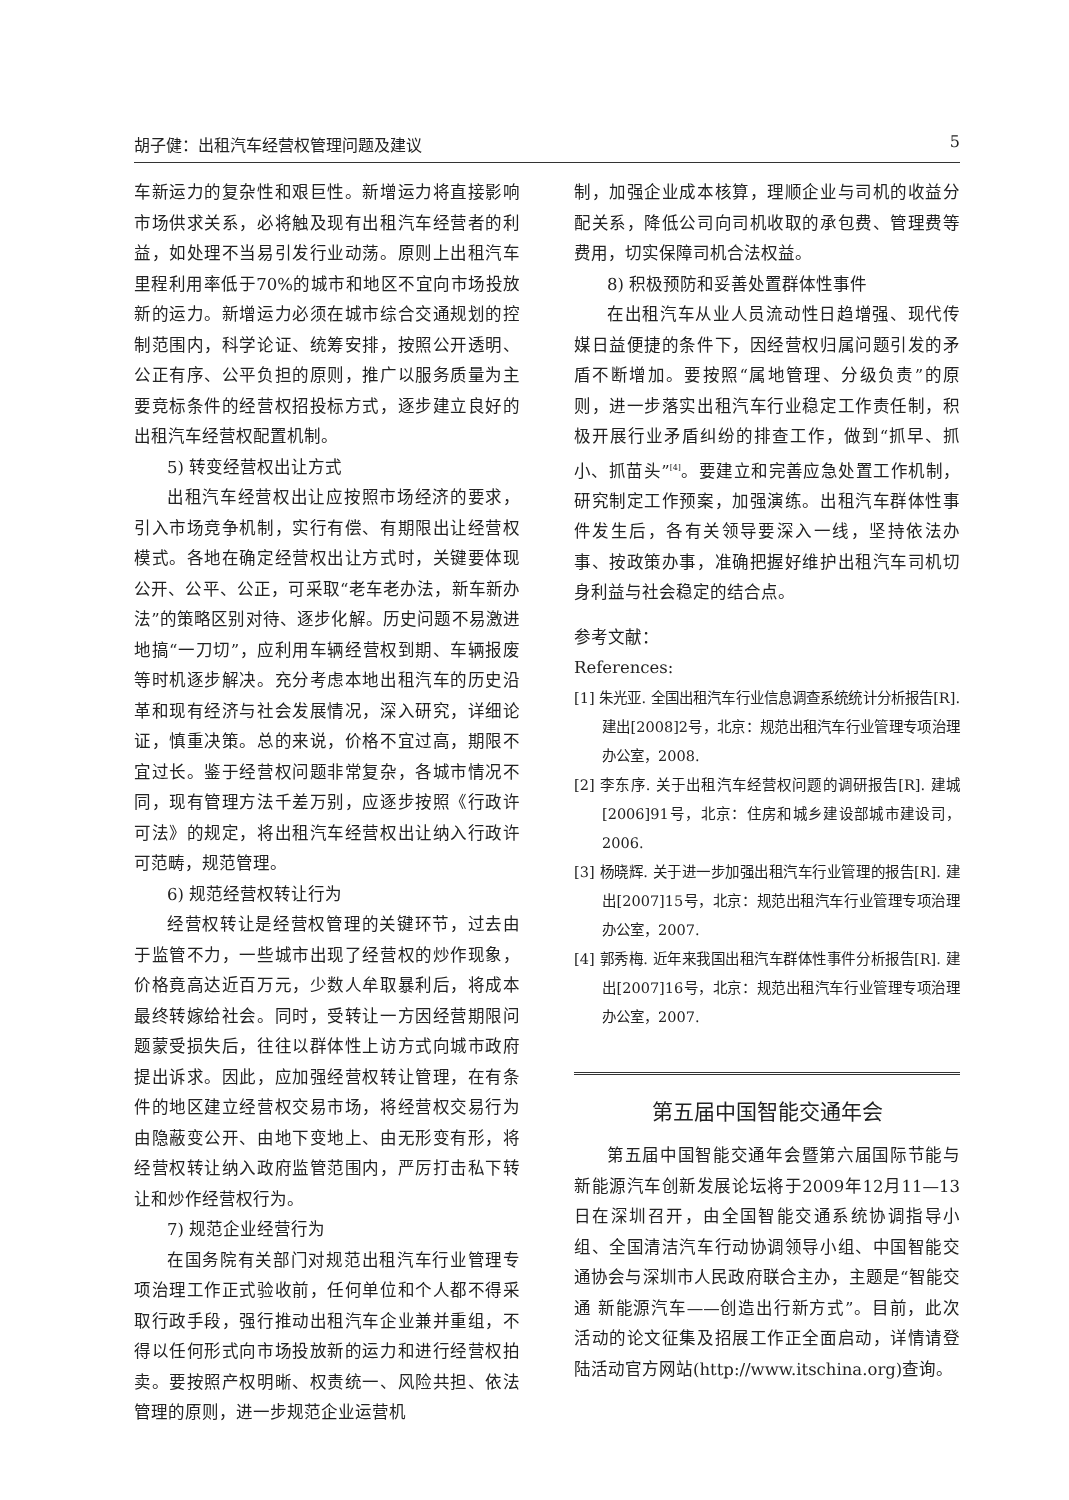胡子健：出租汽车经营权管理问题及建议 5
车新运力的复杂性和艰巨性。新增运力将直接影响市场供求关系，必将触及现有出租汽车经营者的利益，如处理不当易引发行业动荡。原则上出租汽车里程利用率低于70%的城市和地区不宜向市场投放新的运力。新增运力必须在城市综合交通规划的控制范围内，科学论证、统筹安排，按照公开透明、公正有序、公平负担的原则，推广以服务质量为主要竞标条件的经营权招投标方式，逐步建立良好的出租汽车经营权配置机制。
5) 转变经营权出让方式
出租汽车经营权出让应按照市场经济的要求，引入市场竞争机制，实行有偿、有期限出让经营权模式。各地在确定经营权出让方式时，关键要体现公开、公平、公正，可采取“老车老办法，新车新办法”的策略区别对待、逐步化解。历史问题不易激进地搞“一刀切”，应利用车辆经营权到期、车辆报废等时机逐步解决。充分考虑本地出租汽车的历史沿革和现有经济与社会发展情况，深入研究，详细论证，慎重决策。总的来说，价格不宜过高，期限不宜过长。鉴于经营权问题非常复杂，各城市情况不同，现有管理方法千差万别，应逐步按照《行政许可法》的规定，将出租汽车经营权出让纳入行政许可范畴，规范管理。
6) 规范经营权转让行为
经营权转让是经营权管理的关键环节，过去由于监管不力，一些城市出现了经营权的炒作现象，价格竟高达近百万元，少数人牟取暴利后，将成本最终转嫁给社会。同时，受转让一方因经营期限问题蒙受损失后，往往以群体性上访方式向城市政府提出诉求。因此，应加强经营权转让管理，在有条件的地区建立经营权交易市场，将经营权交易行为由隐蔽变公开、由地下变地上、由无形变有形，将经营权转让纳入政府监管范围内，严厉打击私下转让和炒作经营权行为。
7) 规范企业经营行为
在国务院有关部门对规范出租汽车行业管理专项治理工作正式验收前，任何单位和个人都不得采取行政手段，强行推动出租汽车企业兼并重组，不得以任何形式向市场投放新的运力和进行经营权拍卖。要按照产权明晰、权责统一、风险共担、依法管理的原则，进一步规范企业运营机
制，加强企业成本核算，理顺企业与司机的收益分配关系，降低公司向司机收取的承包费、管理费等费用，切实保障司机合法权益。
8) 积极预防和妥善处置群体性事件
在出租汽车从业人员流动性日趋增强、现代传媒日益便捷的条件下，因经营权归属问题引发的矛盾不断增加。要按照“属地管理、分级负责”的原则，进一步落实出租汽车行业稳定工作责任制，积极开展行业矛盾纠纷的排查工作，做到“抓早、抓小、抓苗头”<sup>[4]</sup>。要建立和完善应急处置工作机制，研究制定工作预案，加强演练。出租汽车群体性事件发生后，各有关领导要深入一线，坚持依法办事、按政策办事，准确把握好维护出租汽车司机切身利益与社会稳定的结合点。
参考文献：
References:
[1] 朱光亚. 全国出租汽车行业信息调查系统统计分析报告[R]. 建出[2008]2号，北京：规范出租汽车行业管理专项治理办公室，2008.
[2] 李东序. 关于出租汽车经营权问题的调研报告[R]. 建城[2006]91号，北京：住房和城乡建设部城市建设司，2006.
[3] 杨晓辉. 关于进一步加强出租汽车行业管理的报告[R]. 建出[2007]15号，北京：规范出租汽车行业管理专项治理办公室，2007.
[4] 郭秀梅. 近年来我国出租汽车群体性事件分析报告[R]. 建出[2007]16号，北京：规范出租汽车行业管理专项治理办公室，2007.
第五届中国智能交通年会
第五届中国智能交通年会暨第六届国际节能与新能源汽车创新发展论坛将于2009年12月11—13日在深圳召开，由全国智能交通系统协调指导小组、全国清洁汽车行动协调领导小组、中国智能交通协会与深圳市人民政府联合主办，主题是“智能交通 新能源汽车——创造出行新方式”。目前，此次活动的论文征集及招展工作正全面启动，详情请登陆活动官方网站(http://www.itschina.org)查询。